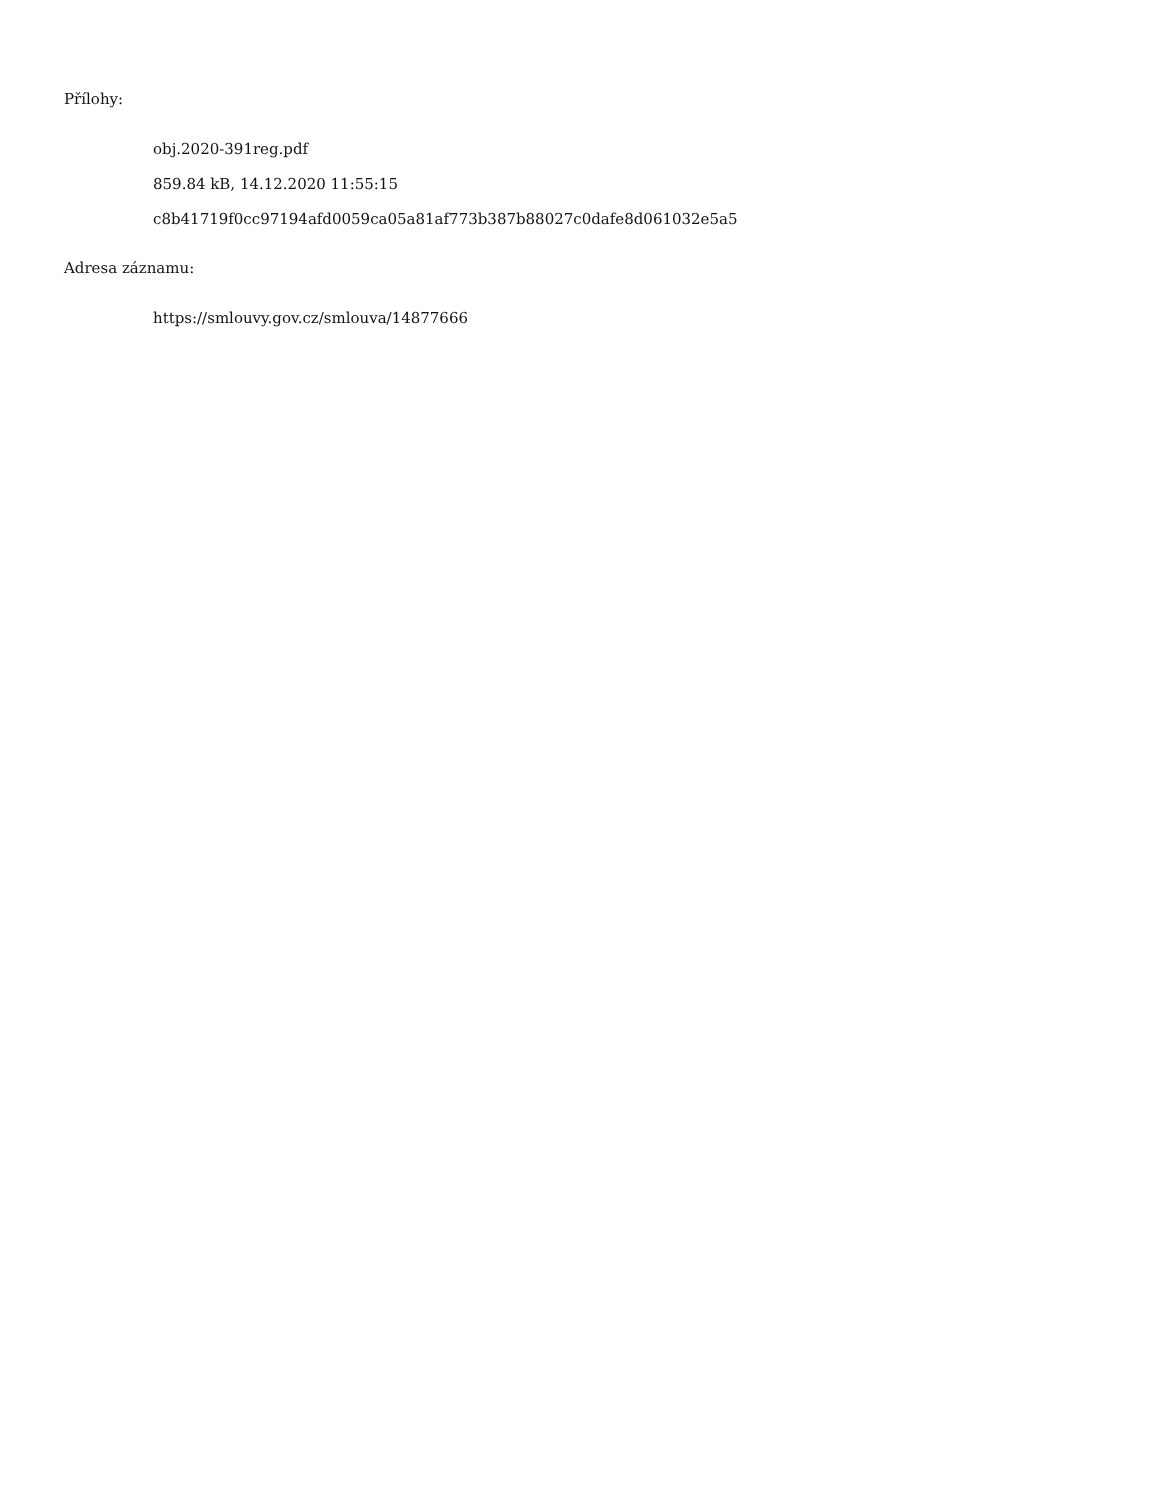Přílohy:
obj.2020-391reg.pdf
859.84 kB, 14.12.2020 11:55:15
c8b41719f0cc97194afd0059ca05a81af773b387b88027c0dafe8d061032e5a5
Adresa záznamu:
https://smlouvy.gov.cz/smlouva/14877666